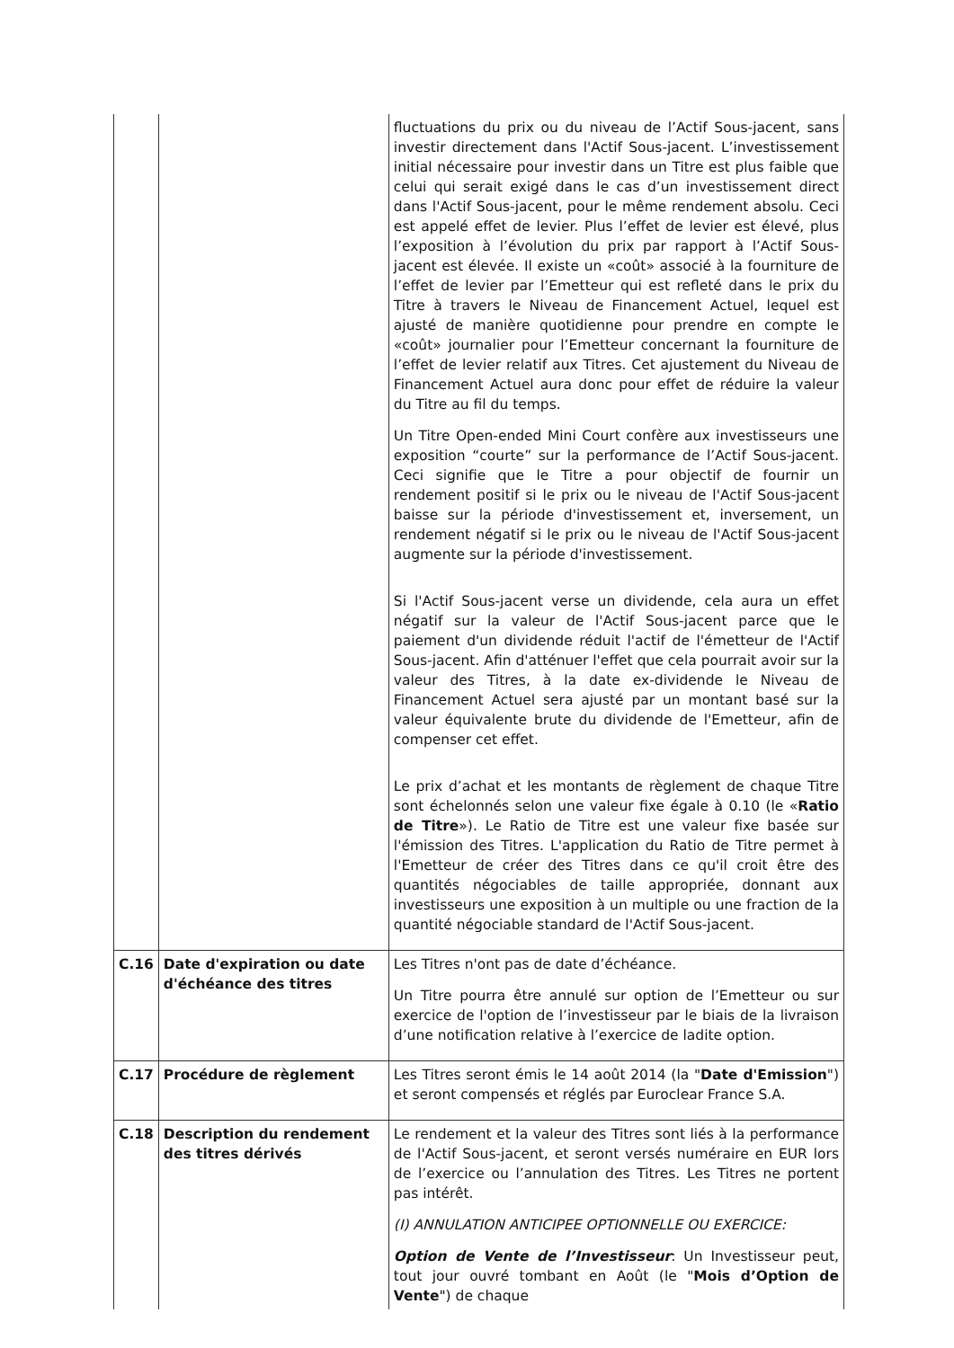| | | fluctuations du prix ou du niveau de l’Actif Sous-jacent, sans investir directement dans l'Actif Sous-jacent. L’investissement initial nécessaire pour investir dans un Titre est plus faible que celui qui serait exigé dans le cas d’un investissement direct dans l'Actif Sous-jacent, pour le même rendement absolu. Ceci est appelé effet de levier. Plus l’effet de levier est élevé, plus l’exposition à l’évolution du prix par rapport à l’Actif Sous-jacent est élevée. Il existe un «coût» associé à la fourniture de l’effet de levier par l’Emetteur qui est refleté dans le prix du Titre à travers le Niveau de Financement Actuel, lequel est ajusté de manière quotidienne pour prendre en compte le «coût» journalier pour l’Emetteur concernant la fourniture de l’effet de levier relatif aux Titres. Cet ajustement du Niveau de Financement Actuel aura donc pour effet de réduire la valeur du Titre au fil du temps. Un Titre Open-ended Mini Court confère aux investisseurs une exposition “courte” sur la performance de l’Actif Sous-jacent. Ceci signifie que le Titre a pour objectif de fournir un rendement positif si le prix ou le niveau de l'Actif Sous-jacent baisse sur la période d'investissement et, inversement, un rendement négatif si le prix ou le niveau de l'Actif Sous-jacent augmente sur la période d'investissement. Si l'Actif Sous-jacent verse un dividende, cela aura un effet négatif sur la valeur de l'Actif Sous-jacent parce que le paiement d'un dividende réduit l'actif de l'émetteur de l'Actif Sous-jacent. Afin d'atténuer l'effet que cela pourrait avoir sur la valeur des Titres, à la date ex-dividende le Niveau de Financement Actuel sera ajusté par un montant basé sur la valeur équivalente brute du dividende de l'Emetteur, afin de compenser cet effet. Le prix d’achat et les montants de règlement de chaque Titre sont échelonnés selon une valeur fixe égale à 0.10 (le « Ratio de Titre »). Le Ratio de Titre est une valeur fixe basée sur l'émission des Titres. L'application du Ratio de Titre permet à l'Emetteur de créer des Titres dans ce qu'il croit être des quantités négociables de taille appropriée, donnant aux investisseurs une exposition à un multiple ou une fraction de la quantité négociable standard de l'Actif Sous-jacent. |
| C.16 | Date d'expiration ou date d'échéance des titres | Les Titres n'ont pas de date d’échéance. Un Titre pourra être annulé sur option de l’Emetteur ou sur exercice de l'option de l’investisseur par le biais de la livraison d’une notification relative à l’exercice de ladite option. |
| C.17 | Procédure de règlement | Les Titres seront émis le 14 août 2014 (la " Date d'Emission ") et seront compensés et réglés par Euroclear France S.A. |
| C.18 | Description du rendement des titres dérivés | Le rendement et la valeur des Titres sont liés à la performance de l'Actif Sous-jacent, et seront versés numéraire en EUR lors de l’exercice ou l’annulation des Titres. Les Titres ne portent pas intérêt. (I) ANNULATION ANTICIPEE OPTIONNELLE OU EXERCICE: Option de Vente de l’Investisseur : Un Investisseur peut, tout jour ouvré tombant en Août (le " Mois d’Option de Vente ") de chaque |